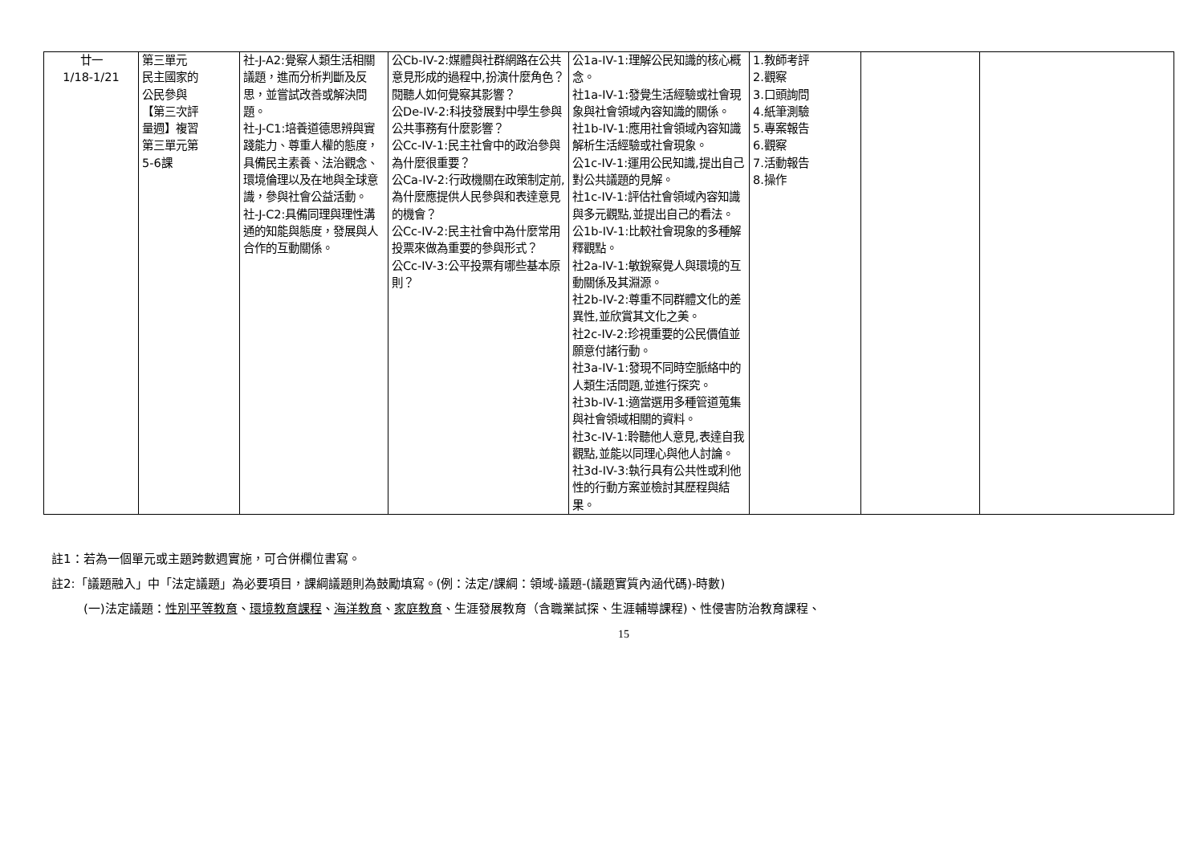| 廿一 1/18-1/21 | 第三單元 民主國家的 公民參與 【第三次評 量週】複習 第三單元第 5-6課 | 社-J-A2:覺察人類生活相關議題，進而分析判斷及反思，並嘗試改善或解決問題。 社-J-C1:培養道德思辨與實踐能力、尊重人權的態度，具備民主素養、法治觀念、環境倫理以及在地與全球意識，參與社會公益活動。 社-J-C2:具備同理與理性溝通的知能與態度，發展與人合作的互動關係。 | 公Cb-IV-2:媒體與社群網路在公共意見形成的過程中,扮演什麼角色？閱聽人如何覺察其影響？ 公De-IV-2:科技發展對中學生參與公共事務有什麼影響？ 公Cc-IV-1:民主社會中的政治參與為什麼很重要？ 公Ca-IV-2:行政機關在政策制定前,為什麼應提供人民參與和表達意見的機會？ 公Cc-IV-2:民主社會中為什麼常用投票來做為重要的參與形式？ 公Cc-IV-3:公平投票有哪些基本原則？ | 公1a-IV-1:理解公民知識的核心概念。 社1a-IV-1:發覺生活經驗或社會現象與社會領域內容知識的關係。 社1b-IV-1:應用社會領域內容知識解析生活經驗或社會現象。 公1c-IV-1:運用公民知識,提出自己對公共議題的見解。 社1c-IV-1:評估社會領域內容知識與多元觀點,並提出自己的看法。 公1b-IV-1:比較社會現象的多種解釋觀點。 社2a-IV-1:敏銳察覺人與環境的互動關係及其淵源。 社2b-IV-2:尊重不同群體文化的差異性,並欣賞其文化之美。 社2c-IV-2:珍視重要的公民價值並願意付諸行動。 社3a-IV-1:發現不同時空脈絡中的人類生活問題,並進行探究。 社3b-IV-1:適當選用多種管道蒐集與社會領域相關的資料。 社3c-IV-1:聆聽他人意見,表達自我觀點,並能以同理心與他人討論。 社3d-IV-3:執行具有公共性或利他性的行動方案並檢討其歷程與結果。 | 1.教師考評 2.觀察 3.口頭詢問 4.紙筆測驗 5.專案報告 6.觀察 7.活動報告 8.操作 | | |
註1：若為一個單元或主題跨數週實施，可合併欄位書寫。
註2:「議題融入」中「法定議題」為必要項目，課綱議題則為鼓勵填寫。(例：法定/課綱：領域-議題-(議題實質內涵代碼)-時數)
(一)法定議題：性別平等教育、環境教育課程、海洋教育、家庭教育、生涯發展教育（含職業試探、生涯輔導課程)、性侵害防治教育課程、
15